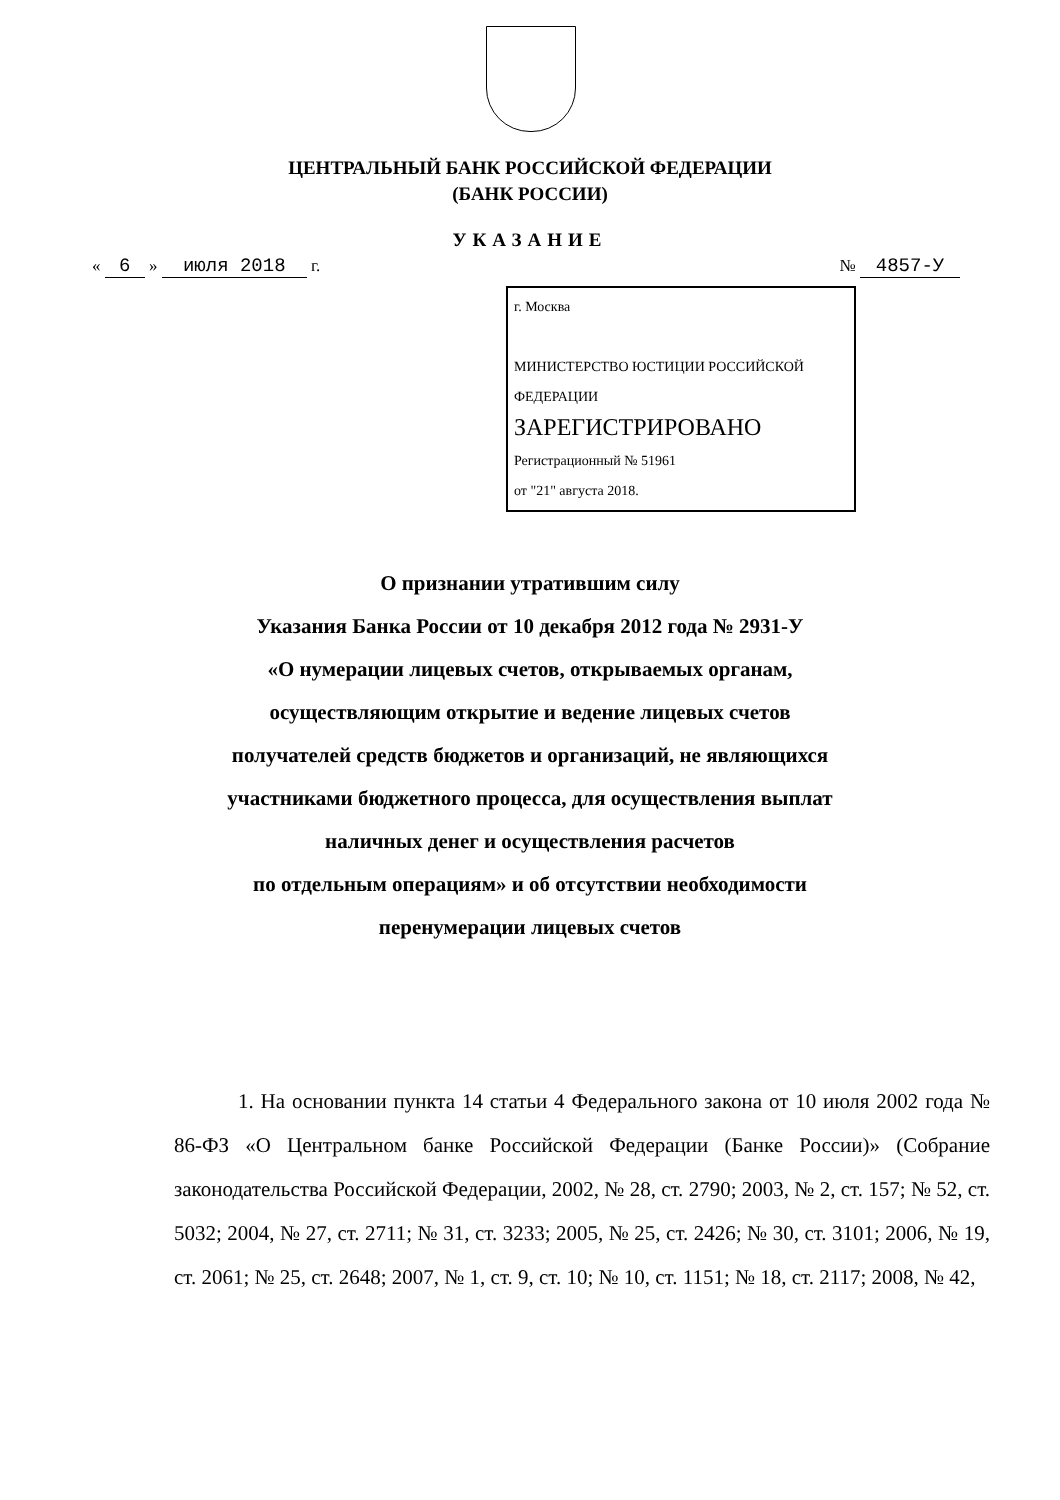ЦЕНТРАЛЬНЫЙ БАНК РОССИЙСКОЙ ФЕДЕРАЦИИ
(БАНК РОССИИ)
УКАЗАНИЕ
« 6 » июля 2018 г. № 4857-У
г. Москва
МИНИСТЕРСТВО ЮСТИЦИИ РОССИЙСКОЙ ФЕДЕРАЦИИ
ЗАРЕГИСТРИРОВАНО
Регистрационный № 51961
от "21" августа 2018.
О признании утратившим силу
Указания Банка России от 10 декабря 2012 года № 2931-У
«О нумерации лицевых счетов, открываемых органам,
осуществляющим открытие и ведение лицевых счетов
получателей средств бюджетов и организаций, не являющихся
участниками бюджетного процесса, для осуществления выплат
наличных денег и осуществления расчетов
по отдельным операциям» и об отсутствии необходимости
перенумерации лицевых счетов
1. На основании пункта 14 статьи 4 Федерального закона от 10 июля 2002 года № 86-ФЗ «О Центральном банке Российской Федерации (Банке России)» (Собрание законодательства Российской Федерации, 2002, № 28, ст. 2790; 2003, № 2, ст. 157; № 52, ст. 5032; 2004, № 27, ст. 2711; № 31, ст. 3233; 2005, № 25, ст. 2426; № 30, ст. 3101; 2006, № 19, ст. 2061; № 25, ст. 2648; 2007, № 1, ст. 9, ст. 10; № 10, ст. 1151; № 18, ст. 2117; 2008, № 42,